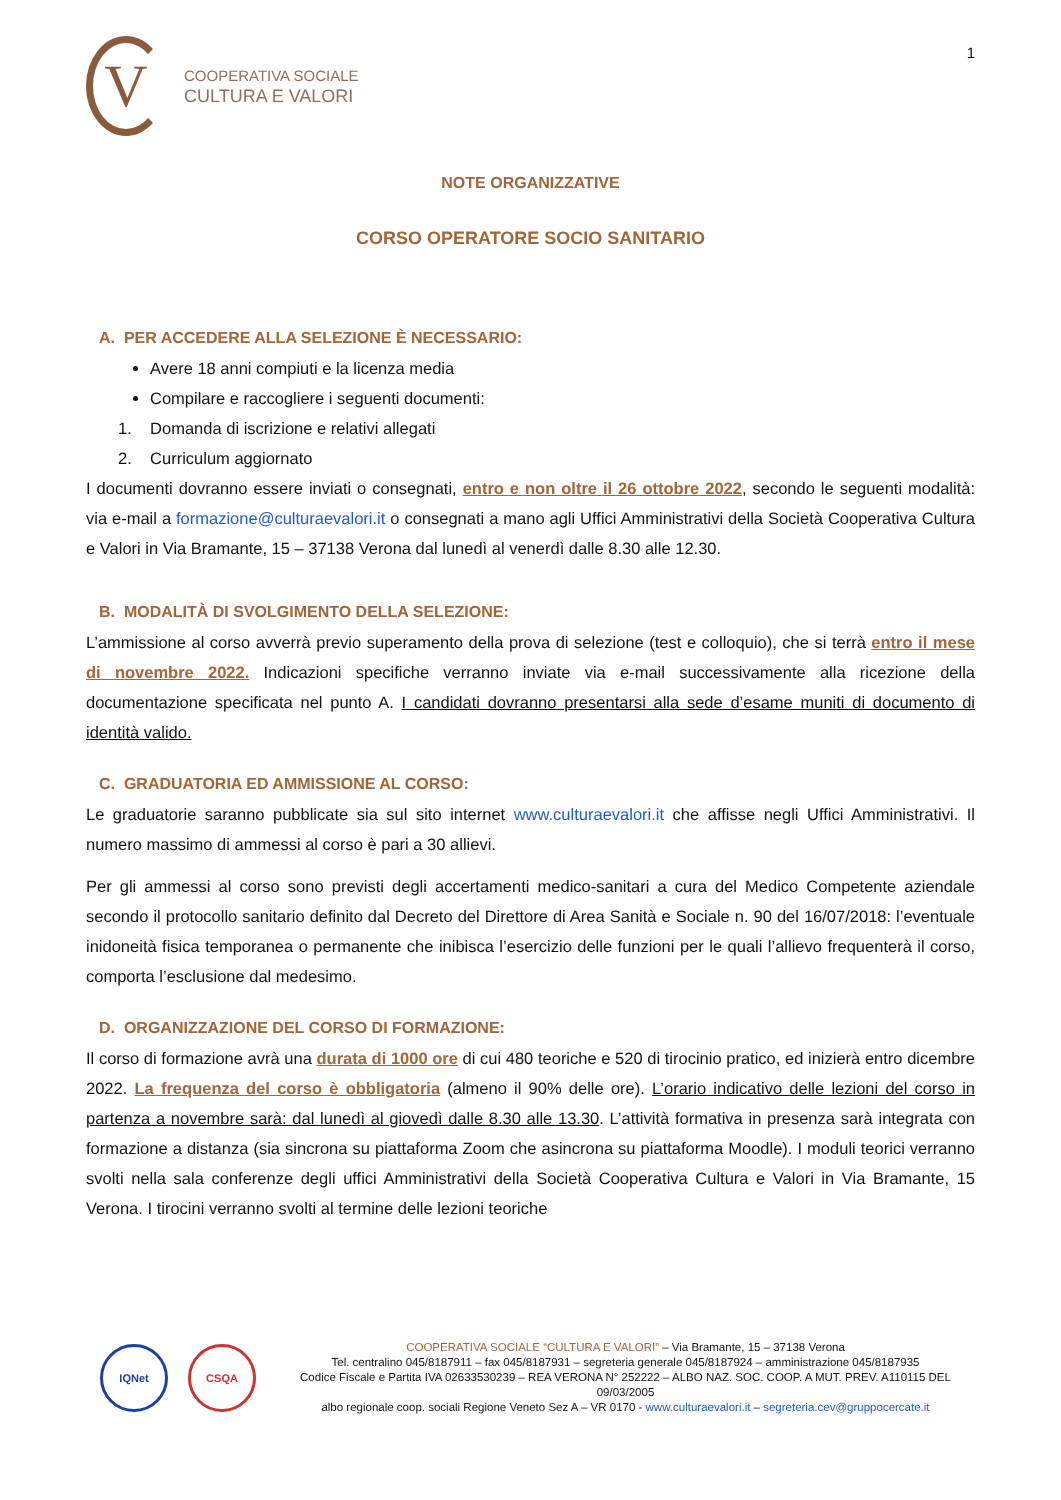V
COOPERATIVA SOCIALE
CULTURA E VALORI
1
NOTE ORGANIZZATIVE
CORSO OPERATORE SOCIO SANITARIO
A. PER ACCEDERE ALLA SELEZIONE È NECESSARIO:
Avere 18 anni compiuti e la licenza media
Compilare e raccogliere i seguenti documenti:
1. Domanda di iscrizione e relativi allegati
2. Curriculum aggiornato
I documenti dovranno essere inviati o consegnati, entro e non oltre il 26 ottobre 2022, secondo le seguenti modalità: via e-mail a formazione@culturaevalori.it o consegnati a mano agli Uffici Amministrativi della Società Cooperativa Cultura e Valori in Via Bramante, 15 – 37138 Verona dal lunedì al venerdì dalle 8.30 alle 12.30.
B. MODALITÀ DI SVOLGIMENTO DELLA SELEZIONE:
L’ammissione al corso avverrà previo superamento della prova di selezione (test e colloquio), che si terrà entro il mese di novembre 2022. Indicazioni specifiche verranno inviate via e-mail successivamente alla ricezione della documentazione specificata nel punto A. I candidati dovranno presentarsi alla sede d’esame muniti di documento di identità valido.
C. GRADUATORIA ED AMMISSIONE AL CORSO:
Le graduatorie saranno pubblicate sia sul sito internet www.culturaevalori.it che affisse negli Uffici Amministrativi. Il numero massimo di ammessi al corso è pari a 30 allievi.
Per gli ammessi al corso sono previsti degli accertamenti medico-sanitari a cura del Medico Competente aziendale secondo il protocollo sanitario definito dal Decreto del Direttore di Area Sanità e Sociale n. 90 del 16/07/2018: l’eventuale inidoneità fisica temporanea o permanente che inibisca l’esercizio delle funzioni per le quali l’allievo frequenterà il corso, comporta l’esclusione dal medesimo.
D. ORGANIZZAZIONE DEL CORSO DI FORMAZIONE:
Il corso di formazione avrà una durata di 1000 ore di cui 480 teoriche e 520 di tirocinio pratico, ed inizierà entro dicembre 2022. La frequenza del corso è obbligatoria (almeno il 90% delle ore). L’orario indicativo delle lezioni del corso in partenza a novembre sarà: dal lunedì al giovedì dalle 8.30 alle 13.30. L’attività formativa in presenza sarà integrata con formazione a distanza (sia sincrona su piattaforma Zoom che asincrona su piattaforma Moodle). I moduli teorici verranno svolti nella sala conferenze degli uffici Amministrativi della Società Cooperativa Cultura e Valori in Via Bramante, 15 Verona. I tirocini verranno svolti al termine delle lezioni teoriche
IQNet CSQA
COOPERATIVA SOCIALE “CULTURA E VALORI” – Via Bramante, 15 – 37138 Verona
Tel. centralino 045/8187911 – fax 045/8187931 – segreteria generale 045/8187924 – amministrazione 045/8187935
Codice Fiscale e Partita IVA 02633530239 – REA VERONA N° 252222 – ALBO NAZ. SOC. COOP. A MUT. PREV. A110115 DEL 09/03/2005
albo regionale coop. sociali Regione Veneto Sez A – VR 0170 - www.culturaevalori.it – segreteria.cev@gruppocercate.it